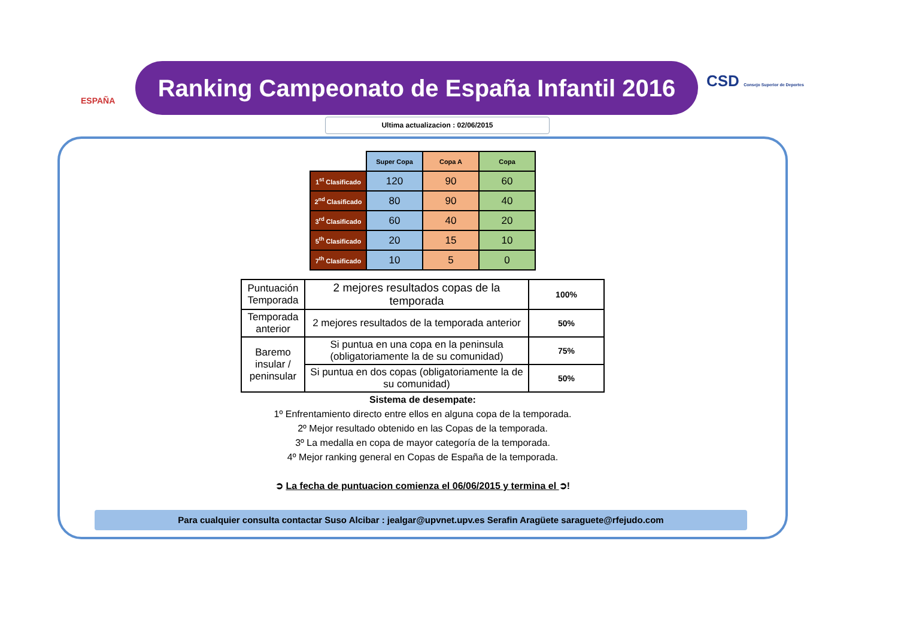ESPAÑA
Ranking Campeonato de España Infantil 2016
CSD Consejo Superior de Deportes
Ultima actualizacion : 02/06/2015
| | Super Copa | Copa A | Copa |
| --- | --- | --- | --- |
| 1<sup>st</sup> Clasificado | 120 | 90 | 60 |
| 2<sup>nd</sup> Clasificado | 80 | 90 | 40 |
| 3<sup>rd</sup> Clasificado | 60 | 40 | 20 |
| 5<sup>th</sup> Clasificado | 20 | 15 | 10 |
| 7<sup>th</sup> Clasificado | 10 | 5 | 0 |
| Puntuación Temporada | 2 mejores resultados copas de la temporada | 100% |
| Temporada anterior | 2 mejores resultados de la temporada anterior | 50% |
| Baremo insular / peninsular | Si puntua en una copa en la peninsula (obligatoriamente la de su comunidad) | 75% |
| | Si puntua en dos copas (obligatoriamente la de su comunidad) | 50% |
Sistema de desempate:
1º Enfrentamiento directo entre ellos en alguna copa de la temporada.
2º Mejor resultado obtenido en las Copas de la temporada.
3º La medalla en copa de mayor categoría de la temporada.
4º Mejor ranking general en Copas de España de la temporada.
➲ La fecha de puntuacion comienza el 06/06/2015 y termina el ➲!
Para cualquier consulta contactar Suso Alcibar : jealgar@upvnet.upv.es Serafin Aragüete saraguete@rfejudo.com